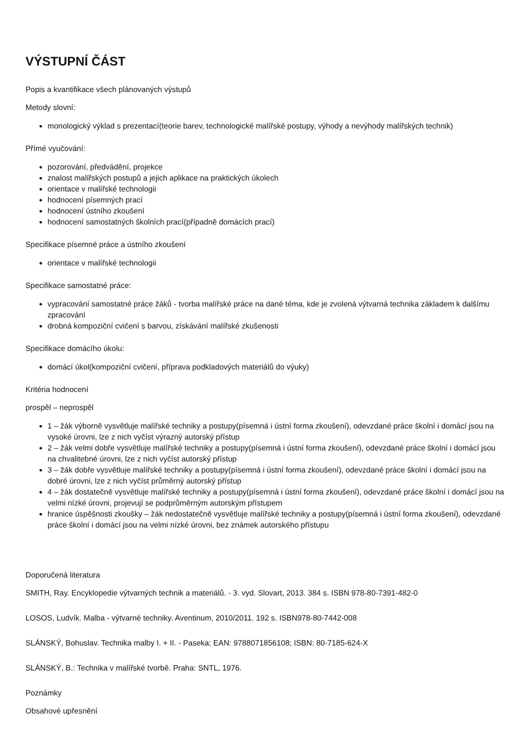VÝSTUPNÍ ČÁST
Popis a kvantifikace všech plánovaných výstupů
Metody slovní:
monologický výklad s prezentací(teorie barev, technologické malířské postupy, výhody a nevýhody malířských technik)
Přímé vyučování:
pozorování, předvádění, projekce
znalost malířských postupů a jejich aplikace na praktických úkolech
orientace v malířské technologii
hodnocení písemných prací
hodnocení ústního zkoušení
hodnocení samostatných školních prací(případně domácích prací)
Specifikace písemné práce a ústního zkoušení
orientace v malířské technologii
Specifikace samostatné práce:
vypracování samostatné práce žáků - tvorba malířské práce na dané téma, kde je zvolená výtvarná technika základem k dalšímu zpracování
drobná kompoziční cvičení s barvou, získávání malířské zkušenosti
Specifikace domácího úkolu:
domácí úkol(kompoziční cvičení, příprava podkladových materiálů do výuky)
Kritéria hodnocení
prospěl – neprospěl
1 – žák výborně vysvětluje malířské techniky a postupy(písemná i ústní forma zkoušení), odevzdané práce školní i domácí jsou na vysoké úrovni, lze z nich vyčíst výrazný autorský přístup
2 – žák velmi dobře vysvětluje malířské techniky a postupy(písemná i ústní forma zkoušení), odevzdané práce školní i domácí jsou na chvalitebné úrovni, lze z nich vyčíst autorský přístup
3 – žák dobře vysvětluje malířské techniky a postupy(písemná i ústní forma zkoušení), odevzdané práce školní i domácí jsou na dobré úrovni, lze z nich vyčíst průměrný autorský přístup
4 – žák dostatečně vysvětluje malířské techniky a postupy(písemná i ústní forma zkoušení), odevzdané práce školní i domácí jsou na velmi nízké úrovni, projevují se podprůměrným autorským přístupem
hranice úspěšnosti zkoušky – žák nedostatečně vysvětluje malířské techniky a postupy(písemná i ústní forma zkoušení), odevzdané práce školní i domácí jsou na velmi nízké úrovni, bez známek autorského přístupu
Doporučená literatura
SMITH, Ray. Encyklopedie výtvarných technik a materiálů. - 3. vyd. Slovart, 2013. 384 s. ISBN 978-80-7391-482-0
LOSOS, Ludvík. Malba - výtvarné techniky. Aventinum, 2010/2011. 192 s. ISBN978-80-7442-008
SLÁNSKÝ, Bohuslav. Technika malby I. + II. - Paseka; EAN: 9788071856108; ISBN: 80-7185-624-X
SLÁNSKÝ, B.: Technika v malířské tvorbě. Praha: SNTL, 1976.
Poznámky
Obsahové upřesnění